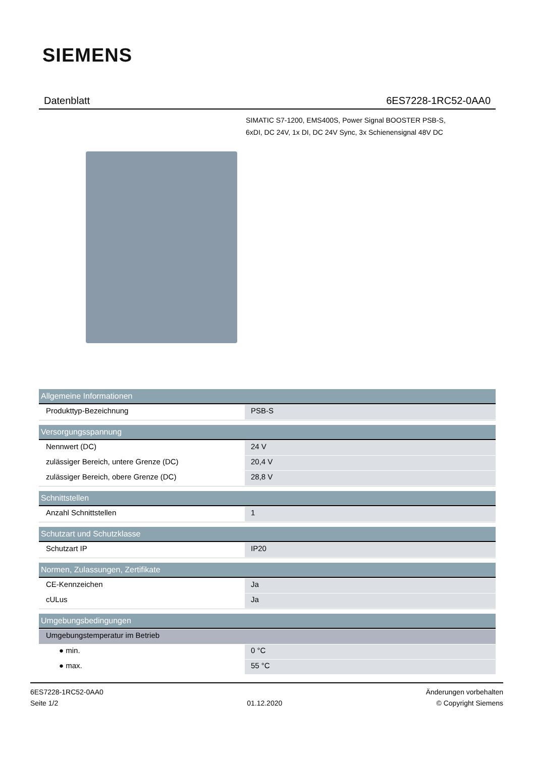SIEMENS
Datenblatt 6ES7228-1RC52-0AA0
SIMATIC S7-1200, EMS400S, Power Signal BOOSTER PSB-S,
6xDI, DC 24V, 1x DI, DC 24V Sync, 3x Schienensignal 48V DC
| Allgemeine Informationen | |
| --- | --- |
| Produkttyp-Bezeichnung | PSB-S |
| Versorgungsspannung | |
| Nennwert (DC) | 24 V |
| zulässiger Bereich, untere Grenze (DC) | 20,4 V |
| zulässiger Bereich, obere Grenze (DC) | 28,8 V |
| Schnittstellen | |
| Anzahl Schnittstellen | 1 |
| Schutzart und Schutzklasse | |
| Schutzart IP | IP20 |
| Normen, Zulassungen, Zertifikate | |
| CE-Kennzeichen | Ja |
| cULus | Ja |
| Umgebungsbedingungen | |
| Umgebungstemperatur im Betrieb | |
| ● min. | 0 °C |
| ● max. | 55 °C |
6ES7228-1RC52-0AA0
Seite 1/2
01.12.2020
Änderungen vorbehalten
© Copyright Siemens